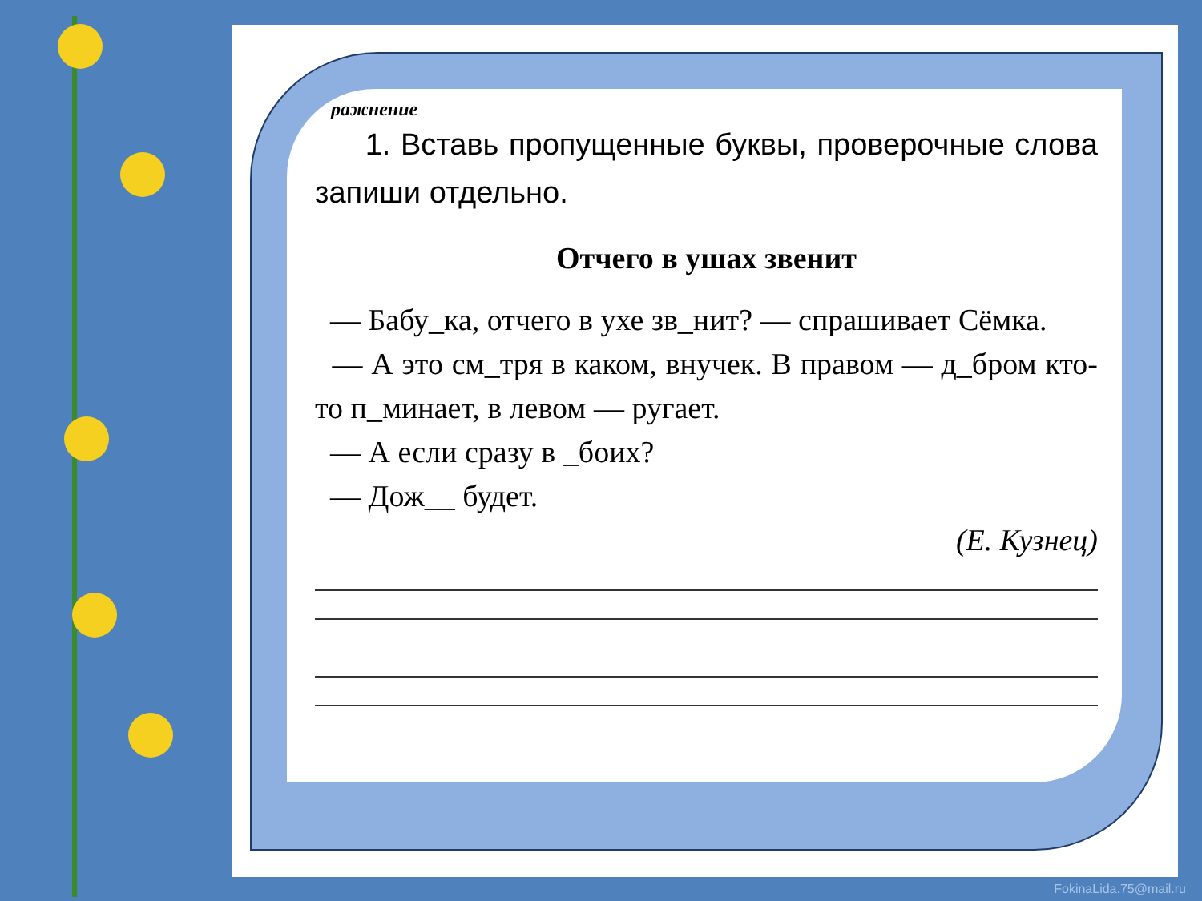ражнение
1. Вставь пропущенные буквы, проверочные слова запиши отдельно.
Отчего в ушах звенит
— Бабу_ка, отчего в ухе зв_нит? — спрашивает Сёмка.
— А это см_тря в каком, внучек. В правом — д_бром кто-то п_минает, в левом — ругает.
— А если сразу в _боих?
— Дож__ будет.
(Е. Кузнец)
FokinaLida.75@mail.ru